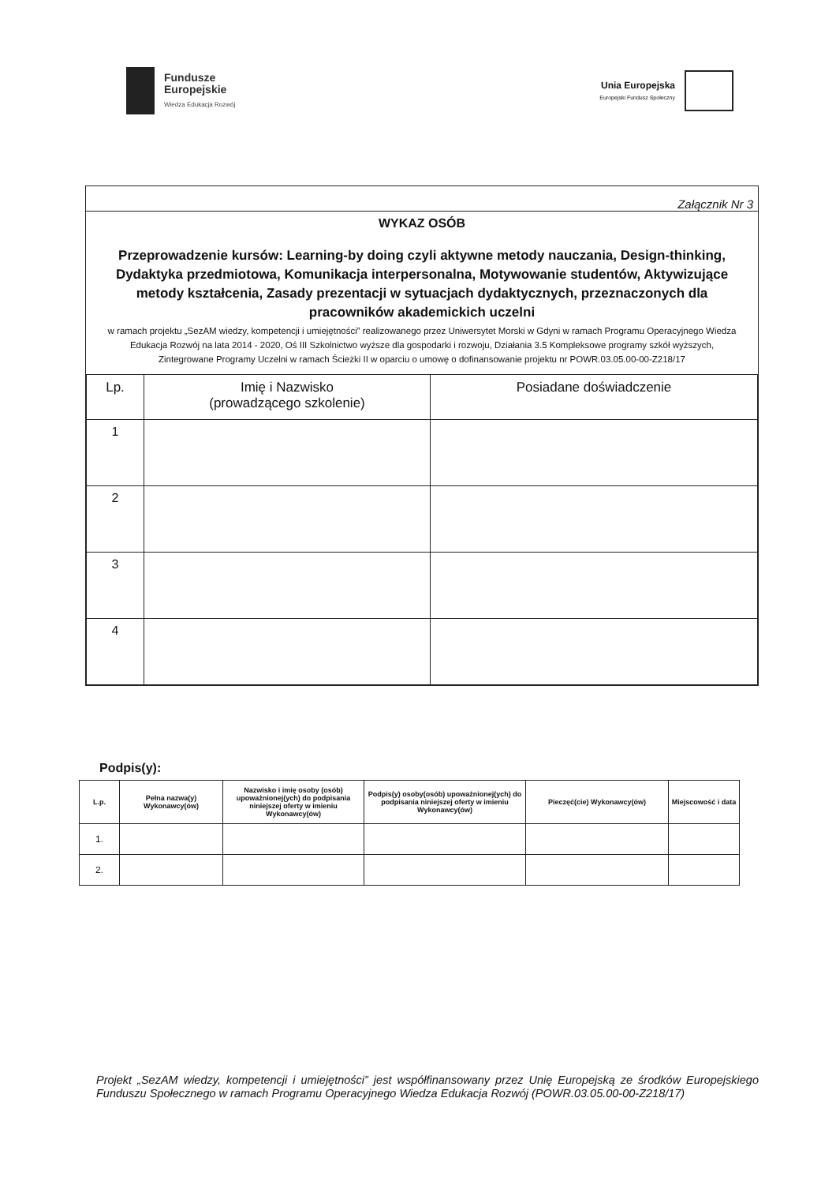Fundusze
Europejskie
Wiedza Edukacja Rozwój
Unia Europejska
Europejski Fundusz Społeczny
Załącznik Nr 3
WYKAZ OSÓB
Przeprowadzenie kursów: Learning-by doing czyli aktywne metody nauczania, Design-thinking, Dydaktyka przedmiotowa, Komunikacja interpersonalna, Motywowanie studentów, Aktywizujące metody kształcenia, Zasady prezentacji w sytuacjach dydaktycznych, przeznaczonych dla pracowników akademickich uczelni
w ramach projektu „SezAM wiedzy, kompetencji i umiejętności” realizowanego przez Uniwersytet Morski w Gdyni w ramach Programu Operacyjnego Wiedza Edukacja Rozwój na lata 2014 - 2020, Oś III Szkolnictwo wyższe dla gospodarki i rozwoju, Działania 3.5 Kompleksowe programy szkół wyższych, Zintegrowane Programy Uczelni w ramach Ścieżki II w oparciu o umowę o dofinansowanie projektu nr POWR.03.05.00-00-Z218/17
| Lp. | Imię i Nazwisko (prowadzącego szkolenie) | Posiadane doświadczenie |
| --- | --- | --- |
| 1 | | |
| 2 | | |
| 3 | | |
| 4 | | |
Podpis(y):
| L.p. | Pełna nazwa(y) Wykonawcy(ów) | Nazwisko i imię osoby (osób) upoważnionej(ych) do podpisania niniejszej oferty w imieniu Wykonawcy(ów) | Podpis(y) osoby(osób) upoważnionej(ych) do podpisania niniejszej oferty w imieniu Wykonawcy(ów) | Pieczęć(cie) Wykonawcy(ów) | Miejscowość i data |
| --- | --- | --- | --- | --- | --- |
| 1. | | | | | |
| 2. | | | | | |
Projekt „SezAM wiedzy, kompetencji i umiejętności” jest współfinansowany przez Unię Europejską ze środków Europejskiego Funduszu Społecznego w ramach Programu Operacyjnego Wiedza Edukacja Rozwój (POWR.03.05.00-00-Z218/17)